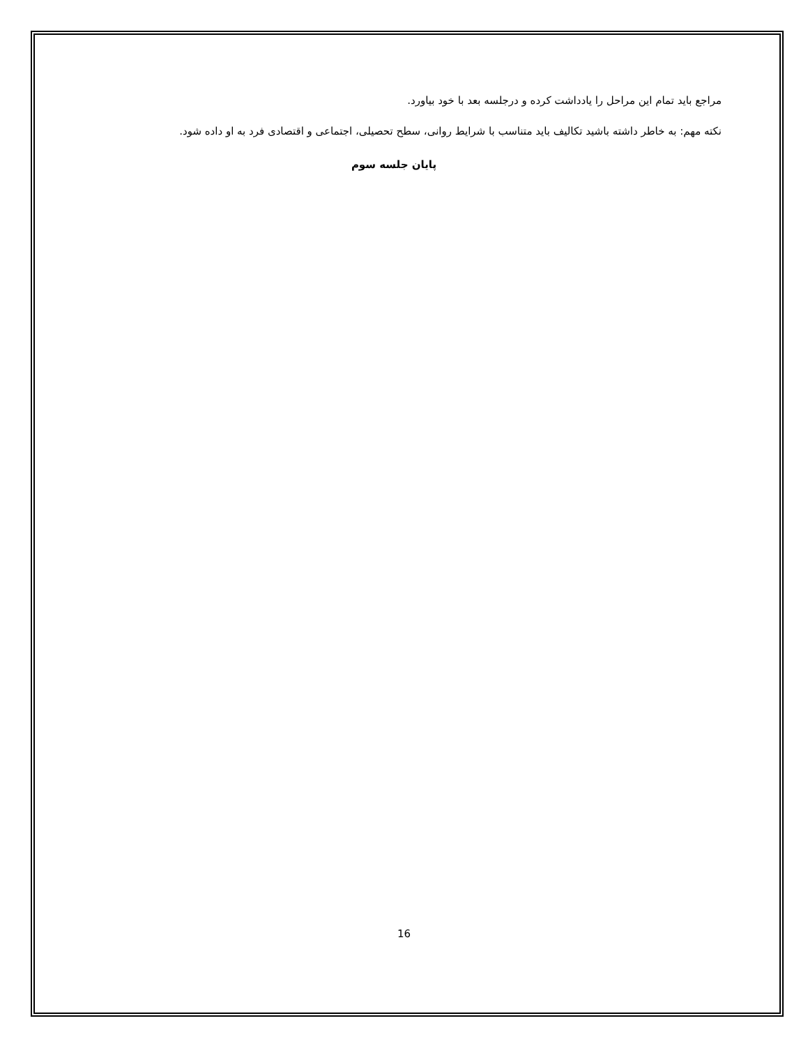مراجع باید تمام این مراحل را یادداشت کرده و درجلسه بعد با خود بیاورد.
نکته مهم: به خاطر داشته باشید تکالیف باید متناسب با شرایط روانی، سطح تحصیلی، اجتماعی و اقتصادی فرد به او داده شود.
پایان جلسه سوم
16